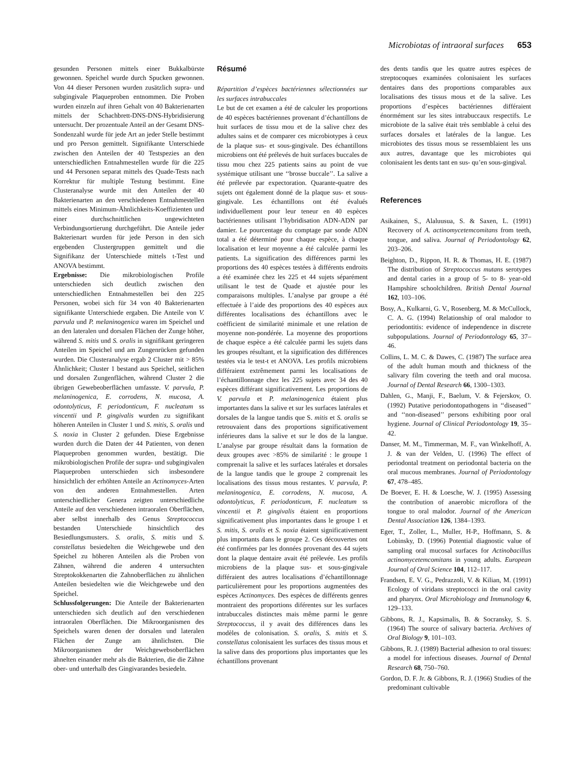Microbiotas of intraoral surfaces 653
gesunden Personen mittels einer Bukkalbürste gewonnen. Speichel wurde durch Spucken gewonnen. Von 44 dieser Personen wurden zusätzlich supra- und subgingivale Plaqueproben entnommen. Die Proben wurden einzeln auf ihren Gehalt von 40 Bakterienarten mittels der Schachbrett-DNS-DNS-Hybridisierung untersucht. Der prozentuale Anteil an der Gesamt DNS-Sondenzahl wurde für jede Art an jeder Stelle bestimmt und pro Person gemittelt. Signifikante Unterschiede zwischen den Anteilen der 40 Testspezies an den unterschiedlichen Entnahmestellen wurde für die 225 und 44 Personen separat mittels des Quade-Tests nach Korrektur für multiple Testung bestimmt. Eine Clusteranalyse wurde mit den Anteilen der 40 Bakterienarten an den verschiedenen Entnahmestellen mittels eines Minimum-Ähnlichkeits-Koeffizienten und einer durchschnittlichen ungewichteten Verbindungsortierung durchgeführt. Die Anteile jeder Bakterienart wurden für jede Person in den sich ergebenden Clustergruppen gemittelt und die Signifikanz der Unterschiede mittels t-Test und ANOVA bestimmt.
Ergebnisse: Die mikrobiologischen Profile unterschieden sich deutlich zwischen den unterschiedlichen Entnahmestellen bei den 225 Personen, wobei sich für 34 von 40 Bakterienarten signifikante Unterschiede ergaben. Die Anteile von V. parvula und P. melaninogenica waren im Speichel und an den lateralen und dorsalen Flächen der Zunge höher, während S. mitis und S. oralis in signifikant geringeren Anteilen im Speichel und am Zungenrücken gefunden wurden. Die Clusteranalyse ergab 2 Cluster mit > 85% Ähnlichkeit; Cluster 1 bestand aus Speichel, seitlichen und dorsalen Zungenflächen, während Cluster 2 die übrigen Gewebeoberflächen umfasste. V. parvula, P. melaninogenica, E. corrodens, N. mucosa, A. odontolyticus, F. periodonticum, F. nucleatum ss vincentii und P. gingivalis wurden zu signifikant höheren Anteilen in Cluster 1 und S. mitis, S. oralis und S. noxia in Cluster 2 gefunden. Diese Ergebnisse wurden durch die Daten der 44 Patienten, von denen Plaqueproben genommen wurden, bestätigt. Die mikrobiologischen Profile der supra- und subgingivalen Plaqueproben unterschieden sich insbesondere hinsichtlich der erhöhten Anteile an Actinomyces-Arten von den anderen Entnahmestellen. Arten unterschiedlicher Genera zeigten unterschiedliche Anteile auf den verschiedenen intraoralen Oberflächen, aber selbst innerhalb des Genus Streptococcus bestanden Unterschiede hinsichtlich des Besiedlungsmusters. S. oralis, S. mitis und S. constellatus besiedelten die Weichgewebe und den Speichel zu höheren Anteilen als die Proben von Zähnen, während die anderen 4 untersuchten Streptokokkenarten die Zahnoberflächen zu ähnlichen Anteilen besiedelten wie die Weichgewebe und den Speichel.
Schlussfolgerungen: Die Anteile der Bakterienarten unterschieden sich deutlich auf den verschiedenen intraoralen Oberflächen. Die Mikroorganismen des Speichels waren denen der dorsalen und lateralen Flächen der Zunge am ähnlichsten. Die Mikroorganismen der Weichgewebsoberflächen ähnelten einander mehr als die Bakterien, die die Zähne ober- und unterhalb des Gingivarandes besiedeln.
Résumé
Répartition d’espèces bactériennes sélectionnées sur les surfaces intrabuccales
Le but de cet examen a été de calculer les proportions de 40 espèces bactériennes provenant d’échantillons de huit surfaces de tissu mou et de la salive chez des adultes sains et de comparer ces microbiotypes à ceux de la plaque sus- et sous-gingivale. Des échantillons microbiens ont été prélevés de huit surfaces buccales de tissu mou chez 225 patients sains au point de vue systémique utilisant une ‘‘brosse buccale’’. La salive a été prélevée par expectoration. Quarante-quatre des sujets ont également donné de la plaque sus- et sous-gingivale. Les échantillons ont été évalués individuellement pour leur teneur en 40 espèces bactériennes utilisant l’hybridisation ADN-ADN par damier. Le pourcentage du comptage par sonde ADN total a été déterminé pour chaque espèce, à chaque localisation et leur moyenne a été calculée parmi les patients. La signification des différences parmi les proportions des 40 espèces testées à différents endroits a été examinée chez les 225 et 44 sujets séparément utilisant le test de Quade et ajustée pour les comparaisons multiples. L’analyse par groupe a été effectuée à l’aide des proportions des 40 espèces aux différentes localisations des échantillons avec le coëfficient de similarité minimale et une relation de moyenne non-pondérée. La moyenne des proportions de chaque espèce a été calculée parmi les sujets dans les groupes résultant, et la signification des différences testées via le test-t et ANOVA. Les profils microbiens différaient extrêmement parmi les localisations de l’échantillonnage chez les 225 sujets avec 34 des 40 espèces différant significativement. Les proportions de V. parvula et P. melaninogenica étaient plus importantes dans la salive et sur les surfaces latérales et dorsales de la langue tandis que S. mitis et S. oralis se retrouvaient dans des proportions significativement inférieures dans la salive et sur le dos de la langue. L’analyse par groupe résultait dans la formation de deux groupes avec >85% de similarité : le groupe 1 comprenait la salive et les surfaces latérales et dorsales de la langue tandis que le groupe 2 comprenait les localisations des tissus mous restantes. V. parvula, P. melaninogenica, E. corrodens, N. mucosa, A. odontolyticus, F. periodonticum, F. nucleatum ss vincentii et P. gingivalis étaient en proportions significativement plus importantes dans le groupe 1 et S. mitis, S. oralis et S. noxia étaient significativement plus importants dans le groupe 2. Ces découvertes ont été confirmées par les données provenant des 44 sujets dont la plaque dentaire avait été prélevée. Les profils microbiens de la plaque sus- et sous-gingivale différaient des autres localisations d’échantillonnage particulièrement pour les proportions augmentées des espèces Actinomyces. Des espèces de différents genres montraient des proportions diférentes sur les surfaces intrabuccales distinctes mais même parmi le genre Streptococcus, il y avait des différences dans les modèles de colonisation. S. oralis, S. mitis et S. constellatus colonisaient les surfaces des tissus mous et la salive dans des proportions plus importantes que les échantillons provenant
des dents tandis que les quatre autres espèces de streptocoques examinées colonisaient les surfaces dentaires dans des proportions comparables aux localisations des tissus mous et de la salive. Les proportions d’espèces bactériennes différaient énormément sur les sites intrabuccaux respectifs. Le microbiote de la salive était très semblable à celui des surfaces dorsales et latérales de la langue. Les microbiotes des tissus mous se ressemblaient les uns aux autres, davantage que les microbiotes qui colonisaient les dents tant en sus- qu’en sous-gingival.
References
Asikainen, S., Alaluusua, S. & Saxen, L. (1991) Recovery of A. actinomycetemcomitans from teeth, tongue, and saliva. Journal of Periodontology 62, 203–206.
Beighton, D., Rippon, H. R. & Thomas, H. E. (1987) The distribution of Streptococcus mutans serotypes and dental caries in a group of 5- to 8- year-old Hampshire schoolchildren. British Dental Journal 162, 103–106.
Bosy, A., Kulkarni, G. V., Rosenberg, M. & McCullock, C. A. G. (1994) Relationship of oral malodor to periodontitis: evidence of independence in discrete subpopulations. Journal of Periodontology 65, 37–46.
Collins, L. M. C. & Dawes, C. (1987) The surface area of the adult human mouth and thickness of the salivary film covering the teeth and oral mucosa. Journal of Dental Research 66, 1300–1303.
Dahlen, G., Manji, F., Baelum, V. & Fejerskov, O. (1992) Putative periodontopathogens in ‘‘diseased’’ and ‘‘non-diseased’’ persons exhibiting poor oral hygiene. Journal of Clinical Periodontology 19, 35–42.
Danser, M. M., Timmerman, M. F., van Winkelhoff, A. J. & van der Velden, U. (1996) The effect of periodontal treatment on periodontal bacteria on the oral mucous membranes. Journal of Periodontology 67, 478–485.
De Boever, E. H. & Loesche, W. J. (1995) Assessing the contribution of anaerobic microflora of the tongue to oral malodor. Journal of the American Dental Association 126, 1384–1393.
Eger, T., Zoller, L., Muller, H-P., Hoffmann, S. & Lobinsky, D. (1996) Potential diagnostic value of sampling oral mucosal surfaces for Actinobacillus actinomycetemcomitans in young adults. European Journal of Oral Science 104, 112–117.
Frandsen, E. V. G., Pedrazzoli, V. & Kilian, M. (1991) Ecology of viridans streptococci in the oral cavity and pharynx. Oral Microbiology and Immunology 6, 129–133.
Gibbons, R. J., Kapsimalis, B. & Socransky, S. S. (1964) The source of salivary bacteria. Archives of Oral Biology 9, 101–103.
Gibbons, R. J. (1989) Bacterial adhesion to oral tissues: a model for infectious diseases. Journal of Dental Research 68, 750–760.
Gordon, D. F. Jr. & Gibbons, R. J. (1966) Studies of the predominant cultivable